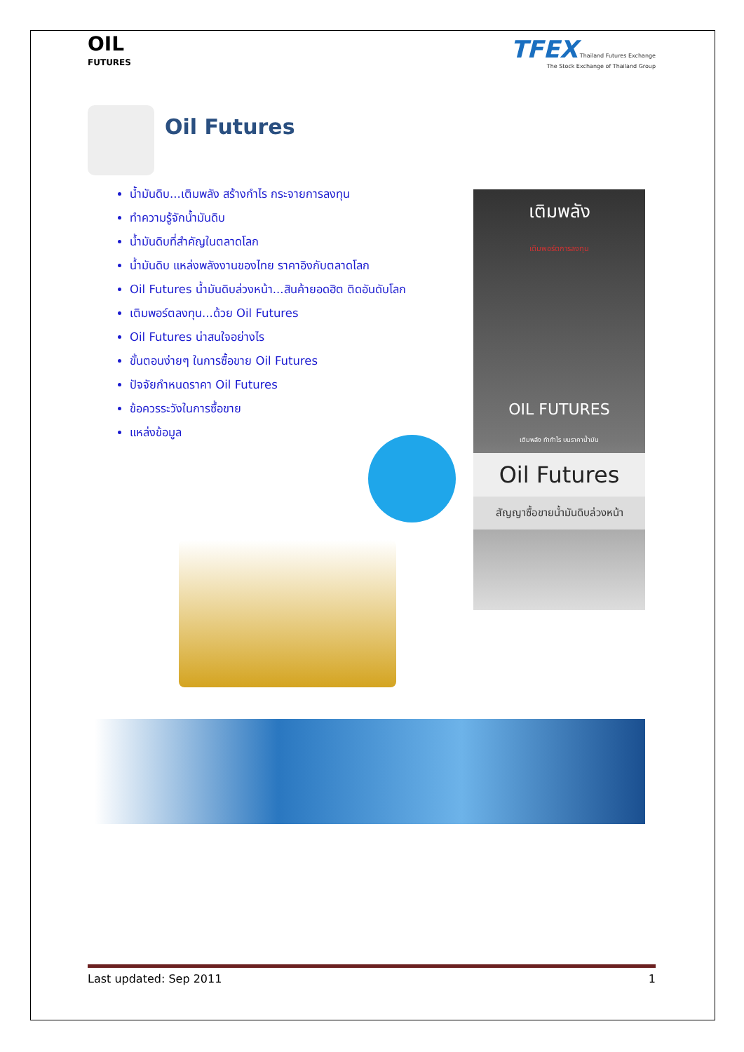OIL
FUTURES
TFEX Thailand Futures Exchange
The Stock Exchange of Thailand Group
Oil Futures
น้ำมันดิบ...เติมพลัง สร้างกำไร กระจายการลงทุน
ทำความรู้จักน้ำมันดิบ
น้ำมันดิบที่สำคัญในตลาดโลก
น้ำมันดิบ แหล่งพลังงานของไทย ราคาอิงกับตลาดโลก
Oil Futures น้ำมันดิบล่วงหน้า...สินค้ายอดฮิต ติดอันดับโลก
เติมพอร์ตลงทุน...ด้วย Oil Futures
Oil Futures น่าสนใจอย่างไร
ขั้นตอนง่ายๆ ในการซื้อขาย Oil Futures
ปัจจัยกำหนดราคา Oil Futures
ข้อควรระวังในการซื้อขาย
แหล่งข้อมูล
เติมพลัง
เติมพอร์ตการลงทุน
OIL FUTURES
เติมพลัง ทำกำไร บนราคาน้ำมัน
Oil Futures
สัญญาซื้อขายน้ำมันดิบล่วงหน้า
Last updated: Sep 2011 1